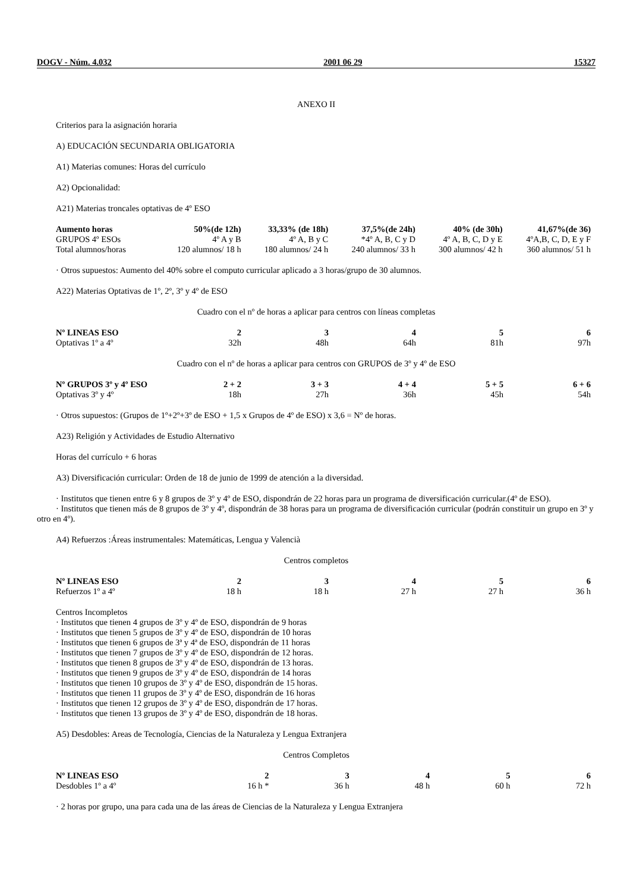DOGV - Núm. 4.032 2001 06 29 15327
ANEXO II
Criterios para la asignación horaria
A) EDUCACIÓN SECUNDARIA OBLIGATORIA
A1) Materias comunes: Horas del currículo
A2) Opcionalidad:
A21) Materias troncales optativas de 4º ESO
| Aumento horas | 50%(de 12h) | 33,33% (de 18h) | 37,5%(de 24h) | 40% (de 30h) | 41,67%(de 36) |
| --- | --- | --- | --- | --- | --- |
| GRUPOS 4º ESOs | 4º A y B | 4º A, B y C | *4º A, B, C y D | 4º A, B, C, D y E | 4ºA,B, C, D, E y F |
| Total alumnos/horas | 120 alumnos/ 18 h | 180 alumnos/ 24 h | 240 alumnos/ 33 h | 300 alumnos/ 42 h | 360 alumnos/ 51 h |
· Otros supuestos: Aumento del 40% sobre el computo curricular aplicado a 3 horas/grupo de 30 alumnos.
A22) Materias Optativas de 1º, 2º, 3º y 4º de ESO
Cuadro con el nº de horas a aplicar para centros con líneas completas
| Nº LINEAS ESO | 2 | 3 | 4 | 5 | 6 |
| --- | --- | --- | --- | --- | --- |
| Optativas 1º a 4º | 32h | 48h | 64h | 81h | 97h |
Cuadro con el nº de horas a aplicar para centros con GRUPOS de 3º y 4º de ESO
| Nº GRUPOS 3º y 4º ESO | 2 + 2 | 3 + 3 | 4 + 4 | 5 + 5 | 6 + 6 |
| --- | --- | --- | --- | --- | --- |
| Optativas 3º y 4º | 18h | 27h | 36h | 45h | 54h |
· Otros supuestos: (Grupos de 1º+2º+3º de ESO + 1,5 x Grupos de 4º de ESO) x 3,6 = Nº de horas.
A23) Religión y Actividades de Estudio Alternativo
Horas del currículo + 6 horas
A3) Diversificación curricular: Orden de 18 de junio de 1999 de atención a la diversidad.
· Institutos que tienen entre 6 y 8 grupos de 3º y 4º de ESO, dispondrán de 22 horas para un programa de diversificación curricular.(4º de ESO).
· Institutos que tienen más de 8 grupos de 3º y 4º, dispondrán de 38 horas para un programa de diversificación curricular (podrán constituir un grupo en 3º y otro en 4º).
A4) Refuerzos :Áreas instrumentales: Matemáticas, Lengua y Valencià
Centros completos
| Nº LINEAS ESO | 2 | 3 | 4 | 5 | 6 |
| --- | --- | --- | --- | --- | --- |
| Refuerzos 1º a 4º | 18 h | 18 h | 27 h | 27 h | 36 h |
Centros Incompletos
· Institutos que tienen 4 grupos de 3º y 4º de ESO, dispondrán de 9 horas
· Institutos que tienen 5 grupos de 3º y 4º de ESO, dispondrán de 10 horas
· Institutos que tienen 6 grupos de 3ª y 4ª de ESO, dispondrán de 11 horas
· Institutos que tienen 7 grupos de 3º y 4º de ESO, dispondrán de 12 horas.
· Institutos que tienen 8 grupos de 3º y 4º de ESO, dispondrán de 13 horas.
· Institutos que tienen 9 grupos de 3º y 4º de ESO, dispondrán de 14 horas
· Institutos que tienen 10 grupos de 3º y 4º de ESO, dispondrán de 15 horas.
· Institutos que tienen 11 grupos de 3º y 4º de ESO, dispondrán de 16 horas
· Institutos que tienen 12 grupos de 3º y 4º de ESO, dispondrán de 17 horas.
· Institutos que tienen 13 grupos de 3º y 4º de ESO, dispondrán de 18 horas.
A5) Desdobles: Areas de Tecnología, Ciencias de la Naturaleza y Lengua Extranjera
Centros Completos
| Nº LINEAS ESO | 2 | 3 | 4 | 5 | 6 |
| --- | --- | --- | --- | --- | --- |
| Desdobles 1º a 4º | 16 h * | 36 h | 48 h | 60 h | 72 h |
· 2 horas por grupo, una para cada una de las áreas de Ciencias de la Naturaleza y Lengua Extranjera